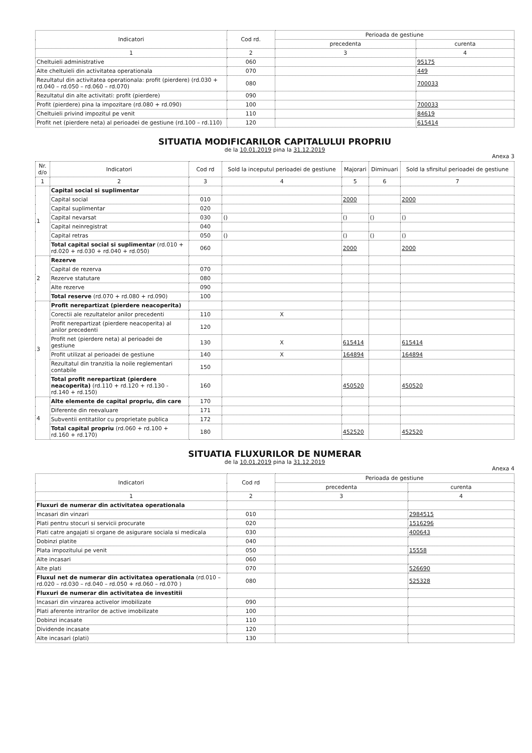| Indicatori | Cod rd. | Perioada de gestiune | |
| --- | --- | --- | --- |
| | | precedenta | curenta |
| 1 | 2 | 3 | 4 |
| Cheltuieli administrative | 060 | | 95175 |
| Alte cheltuieli din activitatea operationala | 070 | | 449 |
| Rezultatul din activitatea operationala: profit (pierdere) (rd.030 + rd.040 – rd.050 – rd.060 – rd.070) | 080 | | 700033 |
| Rezultatul din alte activitati: profit (pierdere) | 090 | | |
| Profit (pierdere) pina la impozitare (rd.080 + rd.090) | 100 | | 700033 |
| Cheltuieli privind impozitul pe venit | 110 | | 84619 |
| Profit net (pierdere neta) al perioadei de gestiune (rd.100 – rd.110) | 120 | | 615414 |
SITUATIA MODIFICARILOR CAPITALULUI PROPRIU
de la 10.01.2019 pina la 31.12.2019
Anexa 3
| Nr. d/o | Indicatori | Cod rd | Sold la inceputul perioadei de gestiune | Majorari | Diminuari | Sold la sfirsitul perioadei de gestiune |
| --- | --- | --- | --- | --- | --- | --- |
| 1 | 2 | 3 | 4 | 5 | 6 | 7 |
| 1 | Capital social si suplimentar | | | | | |
| | Capital social | 010 | | 2000 | | 2000 |
| | Capital suplimentar | 020 | | | | |
| | Capital nevarsat | 030 | () | () | () | () |
| | Capital neinregistrat | 040 | | | | |
| | Capital retras | 050 | () | () | () | () |
| | Total capital social si suplimentar (rd.010 + rd.020 + rd.030 + rd.040 + rd.050) | 060 | | 2000 | | 2000 |
| 2 | Rezerve | | | | | |
| | Capital de rezerva | 070 | | | | |
| | Rezerve statutare | 080 | | | | |
| | Alte rezerve | 090 | | | | |
| | Total reserve (rd.070 + rd.080 + rd.090) | 100 | | | | |
| 3 | Profit nerepartizat (pierdere neacoperita) | | | | | |
| | Corectii ale rezultatelor anilor precedenti | 110 | X | | | |
| | Profit nerepartizat (pierdere neacoperita) al anilor precedenti | 120 | | | | |
| | Profit net (pierdere neta) al perioadei de gestiune | 130 | X | 615414 | | 615414 |
| | Profit utilizat al perioadei de gestiune | 140 | X | 164894 | | 164894 |
| | Rezultatul din tranzitia la noile reglementari contabile | 150 | | | | |
| | Total profit nerepartizat (pierdere neacoperita) (rd.110 + rd.120 + rd.130 - rd.140 + rd.150) | 160 | | 450520 | | 450520 |
| 4 | Alte elemente de capital propriu, din care | 170 | | | | |
| | Diferente din reevaluare | 171 | | | | |
| | Subventii entitatilor cu proprietate publica | 172 | | | | |
| | Total capital propriu (rd.060 + rd.100 + rd.160 + rd.170) | 180 | | 452520 | | 452520 |
SITUATIA FLUXURILOR DE NUMERAR
de la 10.01.2019 pina la 31.12.2019
Anexa 4
| Indicatori | Cod rd | Perioada de gestiune | |
| --- | --- | --- | --- |
| | | precedenta | curenta |
| 1 | 2 | 3 | 4 |
| Fluxuri de numerar din activitatea operationala | | | |
| Incasari din vinzari | 010 | | 2984515 |
| Plati pentru stocuri si servicii procurate | 020 | | 1516296 |
| Plati catre angajati si organe de asigurare sociala si medicala | 030 | | 400643 |
| Dobinzi platite | 040 | | |
| Plata impozitului pe venit | 050 | | 15558 |
| Alte incasari | 060 | | |
| Alte plati | 070 | | 526690 |
| Fluxul net de numerar din activitatea operationala (rd.010 – rd.020 – rd.030 – rd.040 – rd.050 + rd.060 – rd.070 ) | 080 | | 525328 |
| Fluxuri de numerar din activitatea de investitii | | | |
| Incasari din vinzarea activelor imobilizate | 090 | | |
| Plati aferente intrarilor de active imobilizate | 100 | | |
| Dobinzi incasate | 110 | | |
| Dividende incasate | 120 | | |
| Alte incasari (plati) | 130 | | |